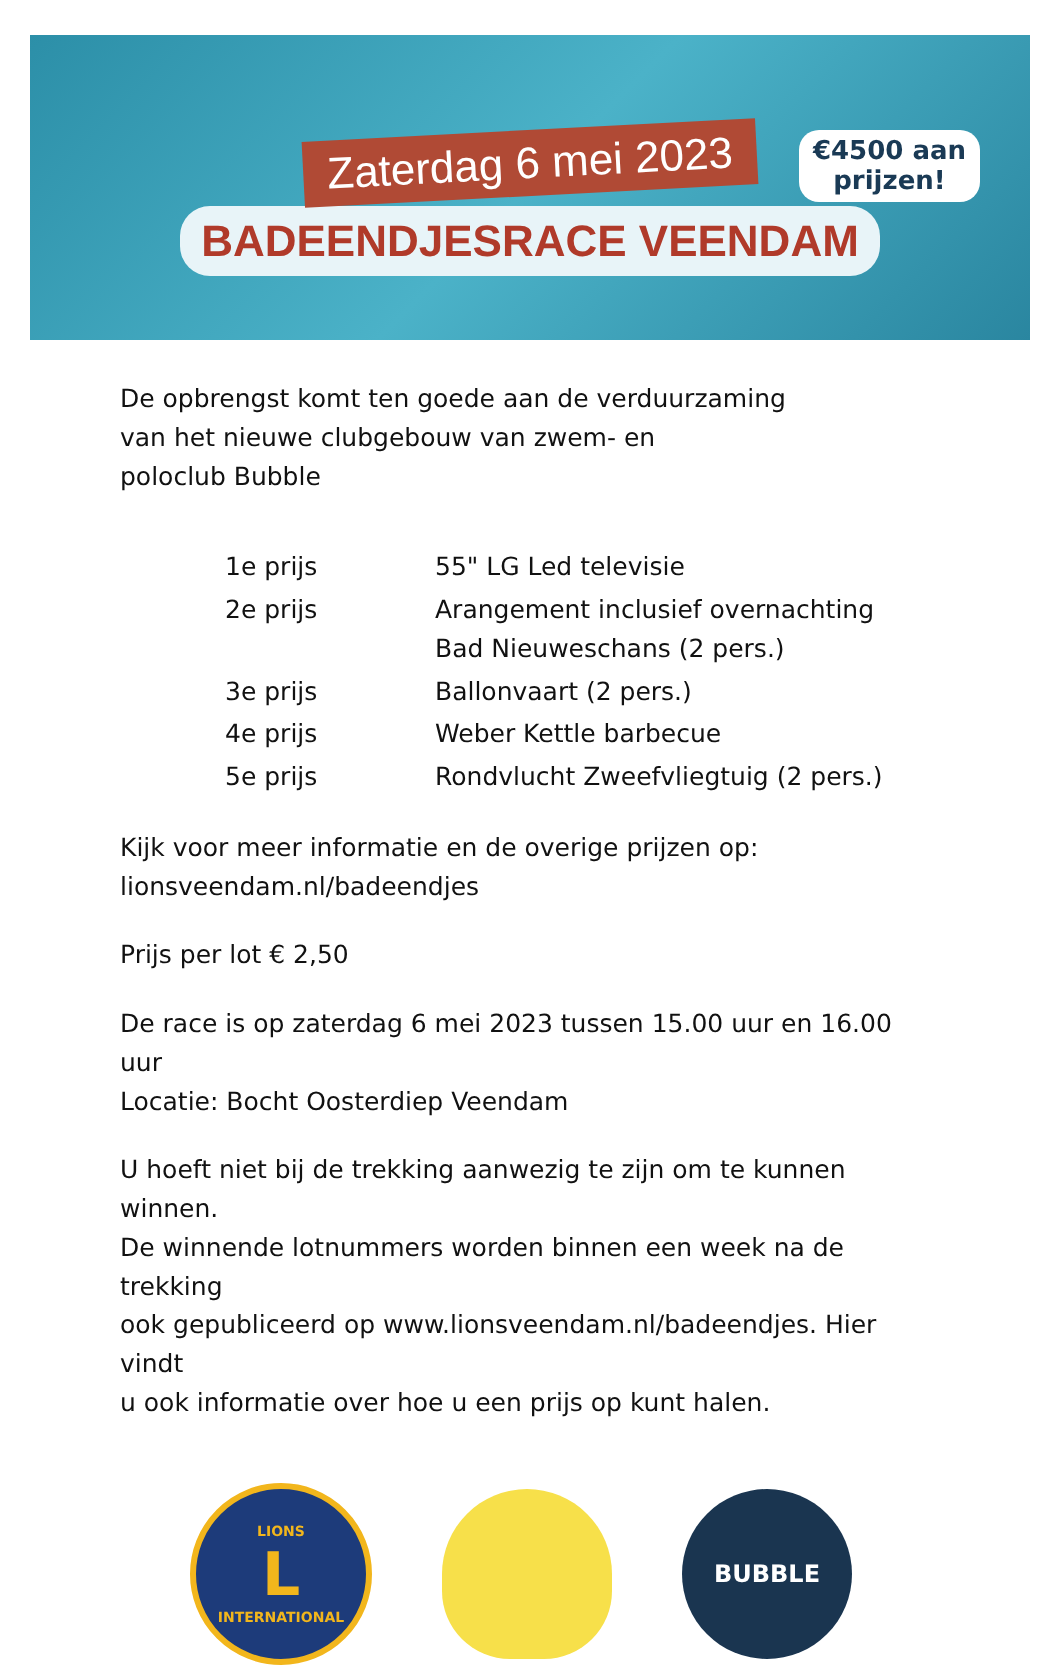Zaterdag 6 mei 2023
BADEENDJESRACE VEENDAM
€4500 aan
prijzen!
De opbrengst komt ten goede aan de verduurzaming
van het nieuwe clubgebouw van zwem- en
poloclub Bubble
| 1e prijs | 55" LG Led televisie |
| 2e prijs | Arangement inclusief overnachting Bad Nieuweschans (2 pers.) |
| 3e prijs | Ballonvaart (2 pers.) |
| 4e prijs | Weber Kettle barbecue |
| 5e prijs | Rondvlucht Zweefvliegtuig (2 pers.) |
Kijk voor meer informatie en de overige prijzen op:
lionsveendam.nl/badeendjes
Prijs per lot € 2,50
De race is op zaterdag 6 mei 2023 tussen 15.00 uur en 16.00 uur
Locatie: Bocht Oosterdiep Veendam
U hoeft niet bij de trekking aanwezig te zijn om te kunnen winnen.
De winnende lotnummers worden binnen een week na de trekking
ook gepubliceerd op www.lionsveendam.nl/badeendjes. Hier vindt
u ook informatie over hoe u een prijs op kunt halen.
LIONS
L
INTERNATIONAL
BUBBLE